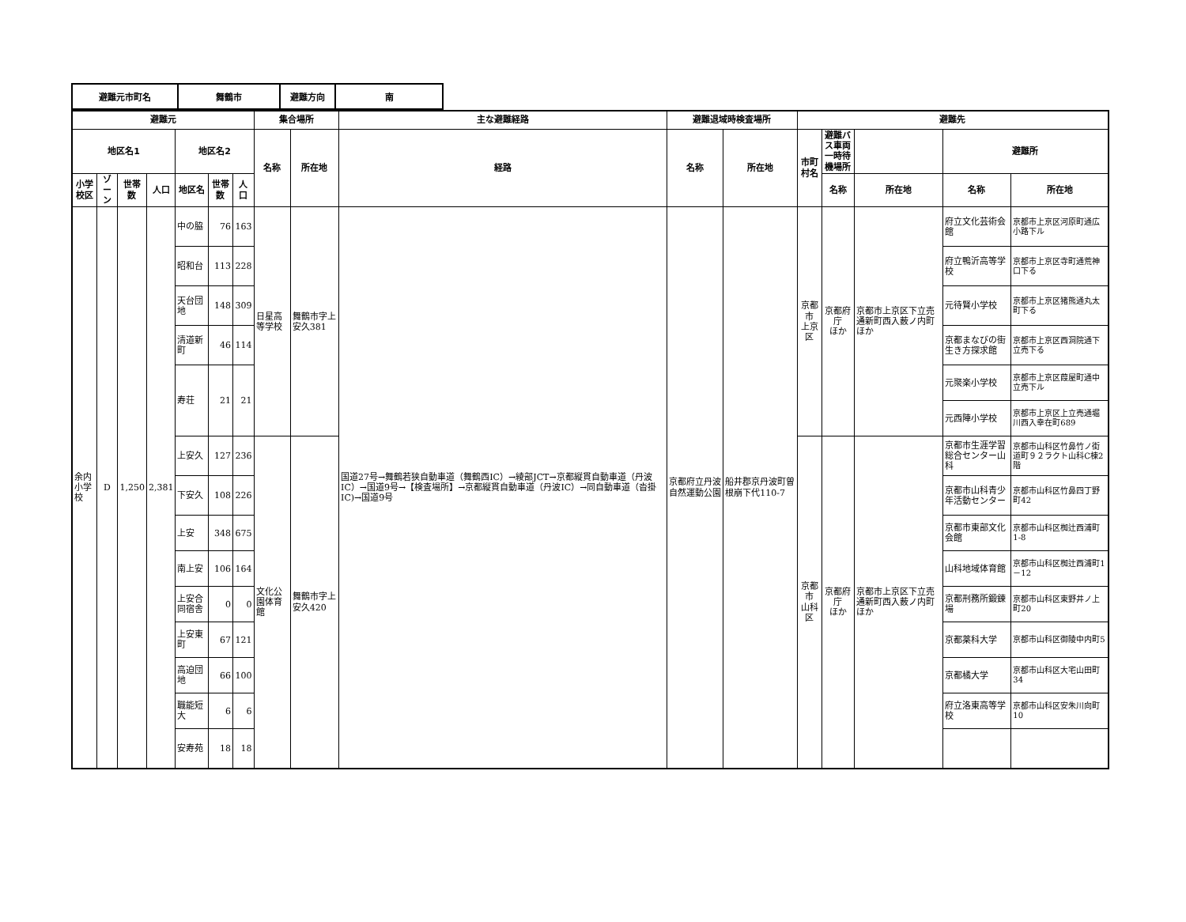| 避難元市町名 | 舞鶴市 | 避難方向 | 南 |
| 避難元 | | | | | | | 集合場所 | | 主な避難経路 | 避難退域時検査場所 | | 避難先 | | | | |
| --- | --- | --- | --- | --- | --- | --- | --- | --- | --- | --- | --- | --- | --- | --- | --- | --- |
| 地区名1 | | | | 地区名2 | | | 名称 | 所在地 | 経路 | 名称 | 所在地 | 市町村名 | 避難バス車両 一時待機場所 | | 避難所 | |
| 小学校区 | ゾーン | 世帯数 | 人口 | 地区名 | 世帯数 | 人口 | | | | | | | 名称 | 所在地 | 名称 | 所在地 |
| 余内 小学校 | D | 1,250 | 2,381 | 中の脇 | 76 | 163 | 日星高等学校 | 舞鶴市字上安久381 | 国道27号→舞鶴若狭自動車道（舞鶴西IC）→綾部JCT→京都縦貫自動車道（丹波IC）→国道9号→【検査場所】→京都縦貫自動車道（丹波IC）→同自動車道（沓掛IC)→国道9号 | 京都府立丹波自然運動公園 | 船井郡京丹波町曽根崩下代110-7 | 京都市 上京区 | 京都府庁 ほか | 京都市上京区下立売通新町西入薮ノ内町ほか | 府立文化芸術会館 | 京都市上京区河原町通広小路下ル |
| | | | | 昭和台 | 113 | 228 | | | | | | | | | 府立鴨沂高等学校 | 京都市上京区寺町通荒神口下る |
| | | | | 天台団地 | 148 | 309 | | | | | | | | | 元待賢小学校 | 京都市上京区猪熊通丸太町下る |
| | | | | 清道新町 | 46 | 114 | | | | | | | | | 京都まなびの街生き方探求館 | 京都市上京区西洞院通下立売下る |
| | | | | 寿荘 | 21 | 21 | | | | | | | | | 元聚楽小学校 | 京都市上京区葭屋町通中立売下ル |
| | | | | | | | | | | | | | | | 元西陣小学校 | 京都市上京区上立売通堀川西入幸在町689 |
| | | | | 上安久 | 127 | 236 | 文化公園体育館 | 舞鶴市字上安久420 | | | | 京都市 山科区 | 京都府庁 ほか | 京都市上京区下立売通新町西入薮ノ内町ほか | 京都市生涯学習総合センター山科 | 京都市山科区竹鼻竹ノ街道町９２ラクト山科C棟2階 |
| | | | | 下安久 | 108 | 226 | | | | | | | | | 京都市山科青少年活動センター | 京都市山科区竹鼻四丁野町42 |
| | | | | 上安 | 348 | 675 | | | | | | | | | 京都市東部文化会館 | 京都市山科区椥辻西浦町1-8 |
| | | | | 南上安 | 106 | 164 | | | | | | | | | 山科地域体育館 | 京都市山科区椥辻西浦町1－12 |
| | | | | 上安合同宿舎 | 0 | 0 | | | | | | | | | 京都刑務所鍛錬場 | 京都市山科区東野井ノ上町20 |
| | | | | 上安東町 | 67 | 121 | | | | | | | | | 京都薬科大学 | 京都市山科区御陵中内町5 |
| | | | | 高迫団地 | 66 | 100 | | | | | | | | | 京都橘大学 | 京都市山科区大宅山田町34 |
| | | | | 職能短大 | 6 | 6 | | | | | | | | | 府立洛東高等学校 | 京都市山科区安朱川向町10 |
| | | | | 安寿苑 | 18 | 18 | | | | | | | | | | |